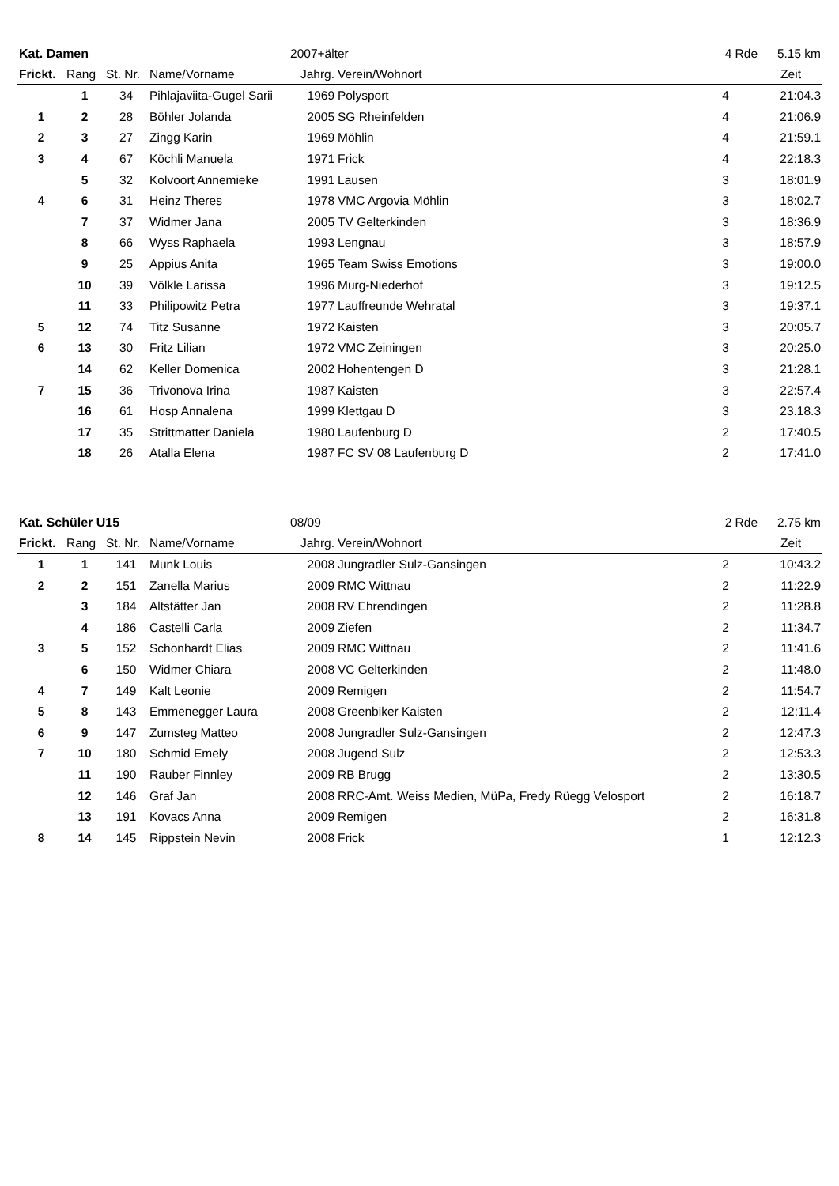| Kat. Damen | | | | 2007+älter | | 4 Rde | 5.15 km |
| Frickt. | Rang | St. Nr. | Name/Vorname | Jahrg. | Verein/Wohnort | | Zeit |
| | 1 | 34 | Pihlajaviita-Gugel Sarii | 1969 | Polysport | 4 | 21:04.3 |
| 1 | 2 | 28 | Böhler Jolanda | 2005 | SG Rheinfelden | 4 | 21:06.9 |
| 2 | 3 | 27 | Zingg Karin | 1969 | Möhlin | 4 | 21:59.1 |
| 3 | 4 | 67 | Köchli Manuela | 1971 | Frick | 4 | 22:18.3 |
| | 5 | 32 | Kolvoort Annemieke | 1991 | Lausen | 3 | 18:01.9 |
| 4 | 6 | 31 | Heinz Theres | 1978 | VMC Argovia Möhlin | 3 | 18:02.7 |
| | 7 | 37 | Widmer Jana | 2005 | TV Gelterkinden | 3 | 18:36.9 |
| | 8 | 66 | Wyss Raphaela | 1993 | Lengnau | 3 | 18:57.9 |
| | 9 | 25 | Appius Anita | 1965 | Team Swiss Emotions | 3 | 19:00.0 |
| | 10 | 39 | Völkle Larissa | 1996 | Murg-Niederhof | 3 | 19:12.5 |
| | 11 | 33 | Philipowitz Petra | 1977 | Lauffreunde Wehratal | 3 | 19:37.1 |
| 5 | 12 | 74 | Titz Susanne | 1972 | Kaisten | 3 | 20:05.7 |
| 6 | 13 | 30 | Fritz Lilian | 1972 | VMC Zeiningen | 3 | 20:25.0 |
| | 14 | 62 | Keller Domenica | 2002 | Hohentengen D | 3 | 21:28.1 |
| 7 | 15 | 36 | Trivonova Irina | 1987 | Kaisten | 3 | 22:57.4 |
| | 16 | 61 | Hosp Annalena | 1999 | Klettgau D | 3 | 23.18.3 |
| | 17 | 35 | Strittmatter Daniela | 1980 | Laufenburg D | 2 | 17:40.5 |
| | 18 | 26 | Atalla Elena | 1987 | FC SV 08 Laufenburg D | 2 | 17:41.0 |
| Kat. Schüler U15 | | | | 08/09 | | 2 Rde | 2.75 km |
| Frickt. | Rang | St. Nr. | Name/Vorname | Jahrg. | Verein/Wohnort | | Zeit |
| 1 | 1 | 141 | Munk Louis | 2008 | Jungradler Sulz-Gansingen | 2 | 10:43.2 |
| 2 | 2 | 151 | Zanella Marius | 2009 | RMC Wittnau | 2 | 11:22.9 |
| | 3 | 184 | Altstätter Jan | 2008 | RV Ehrendingen | 2 | 11:28.8 |
| | 4 | 186 | Castelli Carla | 2009 | Ziefen | 2 | 11:34.7 |
| 3 | 5 | 152 | Schonhardt Elias | 2009 | RMC Wittnau | 2 | 11:41.6 |
| | 6 | 150 | Widmer Chiara | 2008 | VC Gelterkinden | 2 | 11:48.0 |
| 4 | 7 | 149 | Kalt Leonie | 2009 | Remigen | 2 | 11:54.7 |
| 5 | 8 | 143 | Emmenegger Laura | 2008 | Greenbiker Kaisten | 2 | 12:11.4 |
| 6 | 9 | 147 | Zumsteg Matteo | 2008 | Jungradler Sulz-Gansingen | 2 | 12:47.3 |
| 7 | 10 | 180 | Schmid Emely | 2008 | Jugend Sulz | 2 | 12:53.3 |
| | 11 | 190 | Rauber Finnley | 2009 | RB Brugg | 2 | 13:30.5 |
| | 12 | 146 | Graf Jan | 2008 | RRC-Amt. Weiss Medien, MüPa, Fredy Rüegg Velosport | 2 | 16:18.7 |
| | 13 | 191 | Kovacs Anna | 2009 | Remigen | 2 | 16:31.8 |
| 8 | 14 | 145 | Rippstein Nevin | 2008 | Frick | 1 | 12:12.3 |